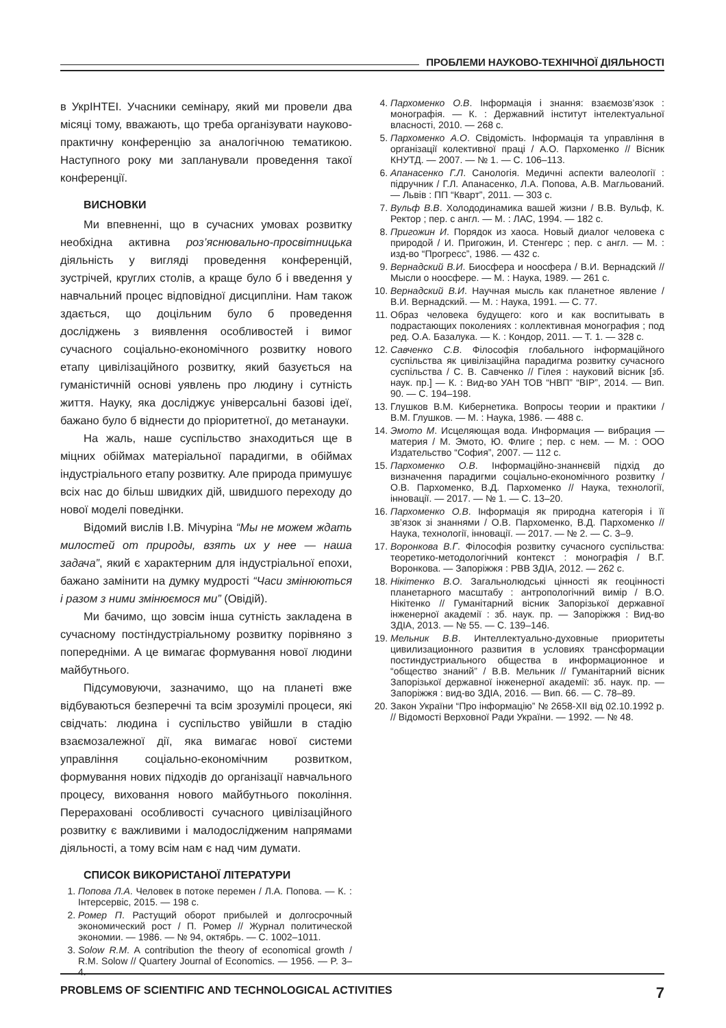ПРОБЛЕМИ НАУКОВО-ТЕХНІЧНОЇ ДІЯЛЬНОСТІ
в УкрІНТЕІ. Учасники семінару, який ми провели два місяці тому, вважають, що треба організувати науково-практичну конференцію за аналогічною тематикою. Наступного року ми запланували проведення такої конференції.
ВИСНОВКИ
Ми впевненні, що в сучасних умовах розвитку необхідна активна роз’яснювально-просвітницька діяльність у вигляді проведення конференцій, зустрічей, круглих столів, а краще було б і введення у навчальний процес відповідної дисципліни. Нам також здається, що доцільним було б проведення досліджень з виявлення особливостей і вимог сучасного соціально-економічного розвитку нового етапу цивілізаційного розвитку, який базується на гуманістичній основі уявлень про людину і сутність життя. Науку, яка досліджує універсальні базові ідеї, бажано було б віднести до пріоритетної, до метанауки.
На жаль, наше суспільство знаходиться ще в міцних обіймах матеріальної парадигми, в обіймах індустріального етапу розвитку. Але природа примушує всіх нас до більш швидких дій, швидшого переходу до нової моделі поведінки.
Відомий вислів І.В. Мічуріна “Мы не можем ждать милостей от природы, взять их у нее — наша задача”, який є характерним для індустріальної епохи, бажано замінити на думку мудрості “Часи змінюються і разом з ними змінюємося ми” (Овідій).
Ми бачимо, що зовсім інша сутність закладена в сучасному постіндустріальному розвитку порівняно з попередніми. А це вимагає формування нової людини майбутнього.
Підсумовуючи, зазначимо, що на планеті вже відбуваються безперечні та всім зрозумілі процеси, які свідчать: людина і суспільство увійшли в стадію взаємозалежної дії, яка вимагає нової системи управління соціально-економічним розвитком, формування нових підходів до організації навчального процесу, виховання нового майбутнього покоління. Перераховані особливості сучасного цивілізаційного розвитку є важливими і малодослідженим напрямами діяльності, а тому всім нам є над чим думати.
СПИСОК ВИКОРИСТАНОЇ ЛІТЕРАТУРИ
1. Попова Л.А. Человек в потоке перемен / Л.А. Попова. — К. : Інтерсервіс, 2015. — 198 с.
2. Ромер П. Растущий оборот прибылей и долгосрочный экономический рост / П. Ромер // Журнал политической экономии. — 1986. — № 94, октябрь. — С. 1002–1011.
3. Solow R.M. A contribution the theory of economical growth / R.M. Solow // Quartery Journal of Economics. — 1956. — P. 3–4.
4. Пархоменко О.В. Інформація і знання: взаємозв’язок : монографія. — К. : Державний інститут інтелектуальної власності, 2010. — 268 с.
5. Пархоменко А.О. Свідомість. Інформація та управління в організації колективної праці / А.О. Пархоменко // Вісник КНУТД. — 2007. — № 1. — С. 106–113.
6. Апанасенко Г.Л. Санологія. Медичні аспекти валеології : підручник / Г.Л. Апанасенко, Л.А. Попова, А.В. Магльований. — Львів : ПП “Кварт”, 2011. — 303 с.
7. Вульф В.В. Холододинамика вашей жизни / В.В. Вульф, К. Ректор ; пер. с англ. — М. : ЛАС, 1994. — 182 с.
8. Пригожин И. Порядок из хаоса. Новый диалог человека с природой / И. Пригожин, И. Стенгерс ; пер. с англ. — М. : изд-во “Прогресс”, 1986. — 432 с.
9. Вернадский В.И. Биосфера и ноосфера / В.И. Вернадский // Мысли о ноосфере. — М. : Наука, 1989. — 261 с.
10. Вернадский В.И. Научная мысль как планетное явление / В.И. Вернадский. — М. : Наука, 1991. — С. 77.
11. Образ человека будущего: кого и как воспитывать в подрастающих поколениях : коллективная монография ; под ред. О.А. Базалука. — К. : Кондор, 2011. — Т. 1. — 328 с.
12. Савченко С.В. Філософія глобального інформаційного суспільства як цивілізаційна парадигма розвитку сучасного суспільства / С. В. Савченко // Гілея : науковий вісник [зб. наук. пр.] — К. : Вид-во УАН ТОВ “НВП” “ВІР”, 2014. — Вип. 90. — С. 194–198.
13. Глушков В.М. Кибернетика. Вопросы теории и практики / В.М. Глушков. — М. : Наука, 1986. — 488 с.
14. Эмото М. Исцеляющая вода. Информация — вибрация — материя / М. Эмото, Ю. Флиге ; пер. с нем. — М. : ООО Издательство “София”, 2007. — 112 с.
15. Пархоменко О.В. Інформаційно-знаннєвій підхід до визначення парадигми соціально-економічного розвитку / О.В. Пархоменко, В.Д. Пархоменко // Наука, технології, інновації. — 2017. — № 1. — С. 13–20.
16. Пархоменко О.В. Інформація як природна категорія і її зв’язок зі знаннями / О.В. Пархоменко, В.Д. Пархоменко // Наука, технології, інновації. — 2017. — № 2. — С. 3–9.
17. Воронкова В.Г. Філософія розвитку сучасного суспільства: теоретико-методологічний контекст : монографія / В.Г. Воронкова. — Запоріжжя : РВВ ЗДІА, 2012. — 262 с.
18. Нікітенко В.О. Загальнолюдські цінності як геоцінності планетарного масштабу : антропологічний вимір / В.О. Нікітенко // Гуманітарний вісник Запорізької державної інженерної академії : зб. наук. пр. — Запоріжжя : Вид-во ЗДІА, 2013. — № 55. — С. 139–146.
19. Мельник В.В. Интеллектуально-духовные приоритеты цивилизационного развития в условиях трансформации постиндустриального общества в информационное и “общество знаний” / В.В. Мельник // Гуманітарний вісник Запорізької державної інженерної академії: зб. наук. пр. — Запоріжжя : вид-во ЗДІА, 2016. — Вип. 66. — С. 78–89.
20. Закон України “Про інформацію” № 2658-XII від 02.10.1992 р. // Відомості Верховної Ради України. — 1992. — № 48.
PROBLEMS OF SCIENTIFIC AND TECHNOLOGICAL ACTIVITIES 7